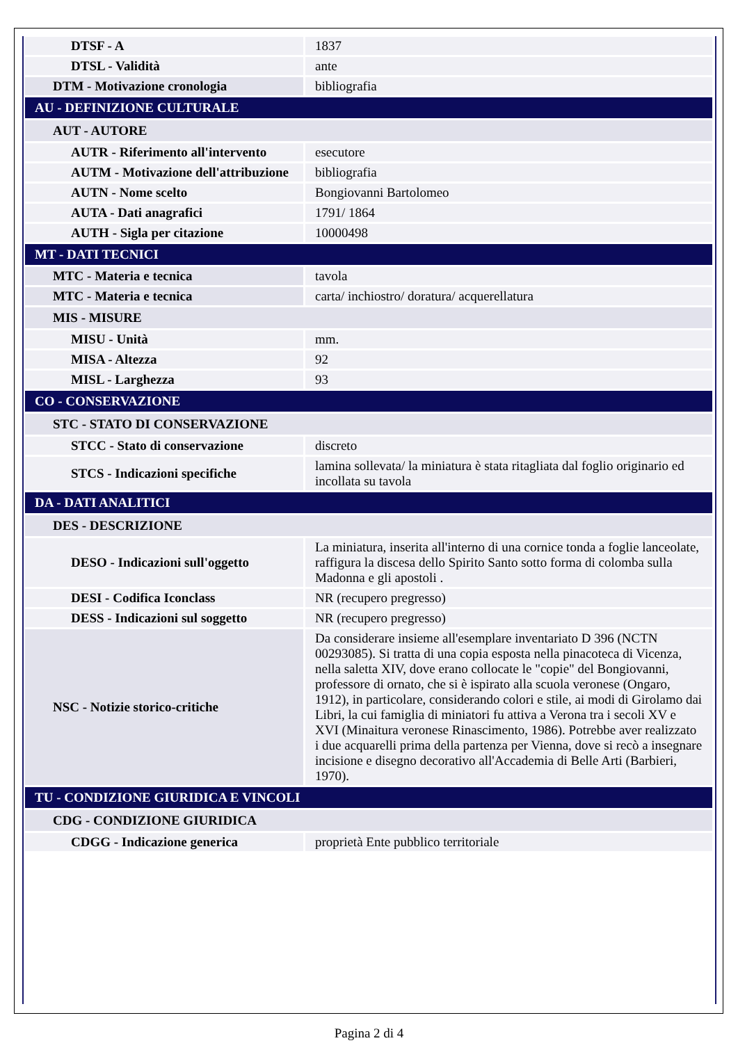| DTSF - A | 1837 |
| DTSL - Validità | ante |
| DTM - Motivazione cronologia | bibliografia |
| AU - DEFINIZIONE CULTURALE | |
| AUT - AUTORE | |
| AUTR - Riferimento all'intervento | esecutore |
| AUTM - Motivazione dell'attribuzione | bibliografia |
| AUTN - Nome scelto | Bongiovanni Bartolomeo |
| AUTA - Dati anagrafici | 1791/ 1864 |
| AUTH - Sigla per citazione | 10000498 |
| MT - DATI TECNICI | |
| MTC - Materia e tecnica | tavola |
| MTC - Materia e tecnica | carta/ inchiostro/ doratura/ acquerellatura |
| MIS - MISURE | |
| MISU - Unità | mm. |
| MISA - Altezza | 92 |
| MISL - Larghezza | 93 |
| CO - CONSERVAZIONE | |
| STC - STATO DI CONSERVAZIONE | |
| STCC - Stato di conservazione | discreto |
| STCS - Indicazioni specifiche | lamina sollevata/ la miniatura è stata ritagliata dal foglio originario ed incollata su tavola |
| DA - DATI ANALITICI | |
| DES - DESCRIZIONE | |
| DESO - Indicazioni sull'oggetto | La miniatura, inserita all'interno di una cornice tonda a foglie lanceolate, raffigura la discesa dello Spirito Santo sotto forma di colomba sulla Madonna e gli apostoli . |
| DESI - Codifica Iconclass | NR (recupero pregresso) |
| DESS - Indicazioni sul soggetto | NR (recupero pregresso) |
| NSC - Notizie storico-critiche | Da considerare insieme all'esemplare inventariato D 396 (NCTN 00293085). Si tratta di una copia esposta nella pinacoteca di Vicenza, nella saletta XIV, dove erano collocate le "copie" del Bongiovanni, professore di ornato, che si è ispirato alla scuola veronese (Ongaro, 1912), in particolare, considerando colori e stile, ai modi di Girolamo dai Libri, la cui famiglia di miniatori fu attiva a Verona tra i secoli XV e XVI (Minaitura veronese Rinascimento, 1986). Potrebbe aver realizzato i due acquarelli prima della partenza per Vienna, dove si recò a insegnare incisione e disegno decorativo all'Accademia di Belle Arti (Barbieri, 1970). |
| TU - CONDIZIONE GIURIDICA E VINCOLI | |
| CDG - CONDIZIONE GIURIDICA | |
| CDGG - Indicazione generica | proprietà Ente pubblico territoriale |
Pagina 2 di 4